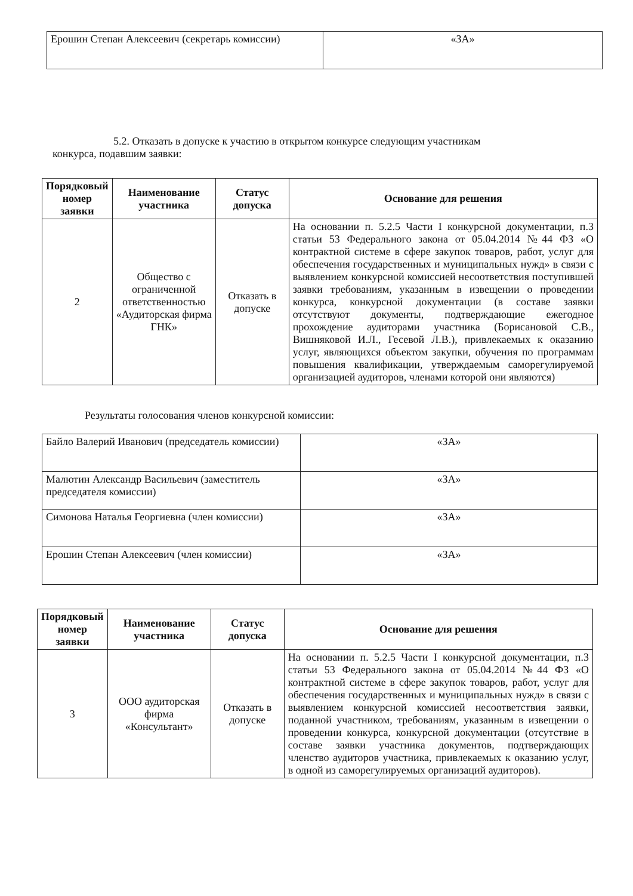| Ерошин Степан Алексеевич (секретарь комиссии) | «ЗА» |
5.2. Отказать в допуске к участию в открытом конкурсе следующим участникам
конкурса, подавшим заявки:
| Порядковый номер заявки | Наименование участника | Статус допуска | Основание для решения |
| --- | --- | --- | --- |
| 2 | Общество с ограниченной ответственностью «Аудиторская фирма ГНК» | Отказать в допуске | На основании п. 5.2.5 Части I конкурсной документации, п.3 статьи 53 Федерального закона от 05.04.2014 №44 ФЗ «О контрактной системе в сфере закупок товаров, работ, услуг для обеспечения государственных и муниципальных нужд» в связи с выявлением конкурсной комиссией несоответствия поступившей заявки требованиям, указанным в извещении о проведении конкурса, конкурсной документации (в составе заявки отсутствуют документы, подтверждающие ежегодное прохождение аудиторами участника (Борисановой С.В., Вишняковой И.Л., Гесевой Л.В.), привлекаемых к оказанию услуг, являющихся объектом закупки, обучения по программам повышения квалификации, утверждаемым саморегулируемой организацией аудиторов, членами которой они являются) |
Результаты голосования членов конкурсной комиссии:
| Байло Валерий Иванович (председатель комиссии) | «ЗА» |
| Малютин Александр Васильевич (заместитель председателя комиссии) | «ЗА» |
| Симонова Наталья Георгиевна (член комиссии) | «ЗА» |
| Ерошин Степан Алексеевич (член комиссии) | «ЗА» |
| Порядковый номер заявки | Наименование участника | Статус допуска | Основание для решения |
| --- | --- | --- | --- |
| 3 | ООО аудиторская фирма «Консультант» | Отказать в допуске | На основании п. 5.2.5 Части I конкурсной документации, п.3 статьи 53 Федерального закона от 05.04.2014 №44 ФЗ «О контрактной системе в сфере закупок товаров, работ, услуг для обеспечения государственных и муниципальных нужд» в связи с выявлением конкурсной комиссией несоответствия заявки, поданной участником, требованиям, указанным в извещении о проведении конкурса, конкурсной документации (отсутствие в составе заявки участника документов, подтверждающих членство аудиторов участника, привлекаемых к оказанию услуг, в одной из саморегулируемых организаций аудиторов). |